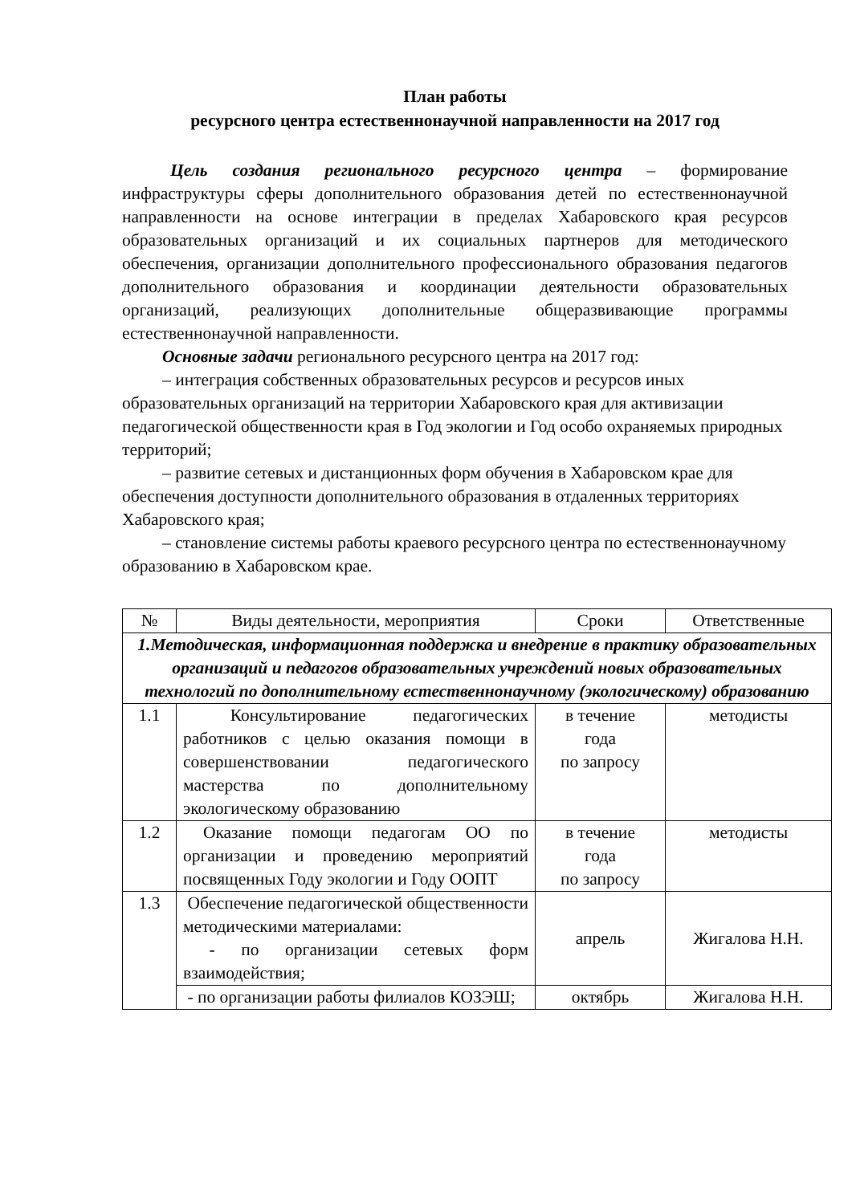План работы
ресурсного центра естественнонаучной направленности на 2017 год
Цель создания регионального ресурсного центра – формирование инфраструктуры сферы дополнительного образования детей по естественнонаучной направленности на основе интеграции в пределах Хабаровского края ресурсов образовательных организаций и их социальных партнеров для методического обеспечения, организации дополнительного профессионального образования педагогов дополнительного образования и координации деятельности образовательных организаций, реализующих дополнительные общеразвивающие программы естественнонаучной направленности.
Основные задачи регионального ресурсного центра на 2017 год:
– интеграция собственных образовательных ресурсов и ресурсов иных образовательных организаций на территории Хабаровского края для активизации педагогической общественности края в Год экологии и Год особо охраняемых природных территорий;
– развитие сетевых и дистанционных форм обучения в Хабаровском крае для обеспечения доступности дополнительного образования в отдаленных территориях Хабаровского края;
– становление системы работы краевого ресурсного центра по естественнонаучному образованию в Хабаровском крае.
| № | Виды деятельности, мероприятия | Сроки | Ответственные |
| --- | --- | --- | --- |
| 1.Методическая, информационная поддержка и внедрение в практику образовательных организаций и педагогов образовательных учреждений новых образовательных технологий по дополнительному естественнонаучному (экологическому) образованию | | | |
| 1.1 | Консультирование педагогических работников с целью оказания помощи в совершенствовании педагогического мастерства по дополнительному экологическому образованию | в течение года по запросу | методисты |
| 1.2 | Оказание помощи педагогам ОО по организации и проведению мероприятий посвященных Году экологии и Году ООПТ | в течение года по запросу | методисты |
| 1.3 | Обеспечение педагогической общественности методическими материалами: - по организации сетевых форм взаимодействия; | апрель | Жигалова Н.Н. |
| | - по организации работы филиалов КОЗЭШ; | октябрь | Жигалова Н.Н. |